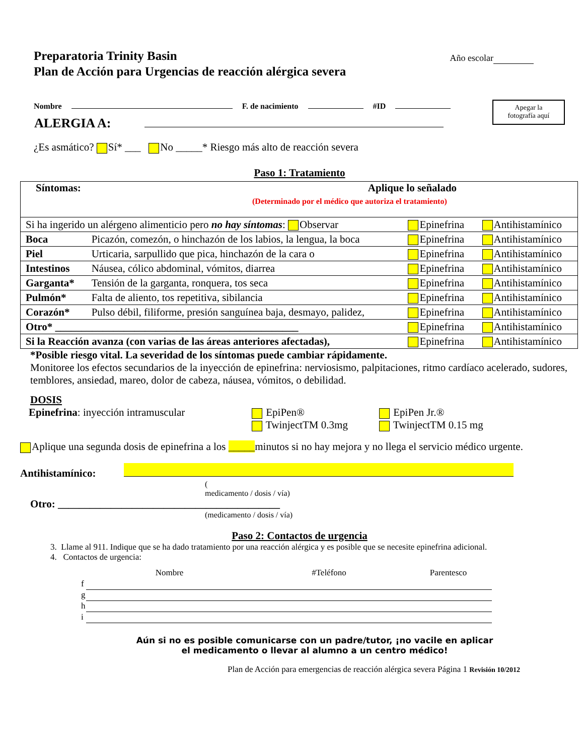Año escolar
Preparatoria Trinity Basin
Plan de Acción para Urgencias de reacción alérgica severa
Apegar la
fotografía aquí
Nombre F. de nacimiento #ID
ALERGIA A:
¿Es asmático? Sí* ___ No _____* Riesgo más alto de reacción severa
Paso 1: Tratamiento
| Síntomas: Aplique lo señalado (Determinado por el médico que autoriza el tratamiento) | | | |
| Si ha ingerido un alérgeno alimenticio pero no hay síntomas : Observar | | Epinefrina | Antihistamínico |
| Boca | Picazón, comezón, o hinchazón de los labios, la lengua, la boca | Epinefrina | Antihistamínico |
| Piel | Urticaria, sarpullido que pica, hinchazón de la cara o | Epinefrina | Antihistamínico |
| Intestinos | Náusea, cólico abdominal, vómitos, diarrea | Epinefrina | Antihistamínico |
| Garganta* | Tensión de la garganta, ronquera, tos seca | Epinefrina | Antihistamínico |
| Pulmón* | Falta de aliento, tos repetitiva, sibilancia | Epinefrina | Antihistamínico |
| Corazón* | Pulso débil, filiforme, presión sanguínea baja, desmayo, palidez, | Epinefrina | Antihistamínico |
| Otro* ______________________________________________ | | Epinefrina | Antihistamínico |
| Si la Reacción avanza (con varias de las áreas anteriores afectadas), | | Epinefrina | Antihistamínico |
*Posible riesgo vital. La severidad de los síntomas puede cambiar rápidamente.
Monitoree los efectos secundarios de la inyección de epinefrina: nerviosismo, palpitaciones, ritmo cardíaco acelerado, sudores, temblores, ansiedad, mareo, dolor de cabeza, náusea, vómitos, o debilidad.
DOSIS
Epinefrina: inyección intramuscular EpiPen®
TwinjectTM 0.3mg
EpiPen Jr.®
TwinjectTM 0.15 mg
Aplique una segunda dosis de epinefrina a los _____minutos si no hay mejora y no llega el servicio médico urgente.
Antihistamínico:
(
medicamento / dosis / vía)
Otro: __________________________________________
(medicamento / dosis / vía)
Paso 2: Contactos de urgencia
3. Llame al 911. Indique que se ha dado tratamiento por una reacción alérgica y es posible que se necesite epinefrina adicional.
4. Contactos de urgencia:
| | Nombre | #Teléfono | Parentesco |
| f | | | |
| g | | | |
| h | | | |
| i | | | |
Aún si no es posible comunicarse con un padre/tutor, ¡no vacile en aplicar
el medicamento o llevar al alumno a un centro médico!
Plan de Acción para emergencias de reacción alérgica severa Página 1 Revisión 10/2012